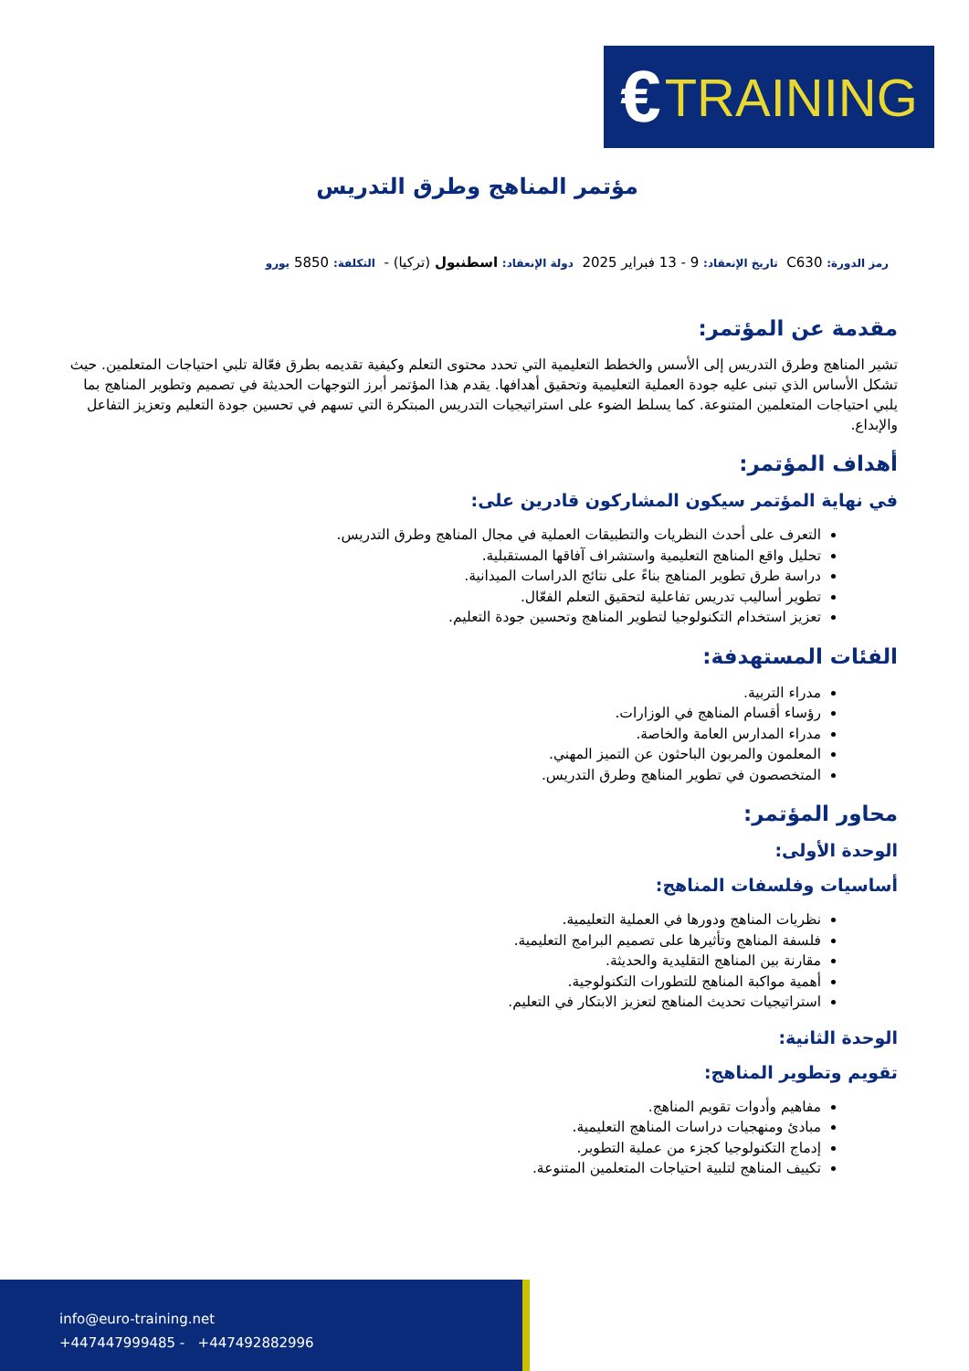€ TRAINING
مؤتمر المناهج وطرق التدريس
رمز الدورة: C630 تاريخ الإنعقاد: 9 - 13 فبراير 2025 دولة الإنعقاد: اسطنبول (تركيا) - التكلفة: 5850 يورو
مقدمة عن المؤتمر:
تشير المناهج وطرق التدريس إلى الأسس والخطط التعليمية التي تحدد محتوى التعلم وكيفية تقديمه بطرق فعّالة تلبي احتياجات المتعلمين. حيث تشكل الأساس الذي تبنى عليه جودة العملية التعليمية وتحقيق أهدافها. يقدم هذا المؤتمر أبرز التوجهات الحديثة في تصميم وتطوير المناهج بما يلبي احتياجات المتعلمين المتنوعة. كما يسلط الضوء على استراتيجيات التدريس المبتكرة التي تسهم في تحسين جودة التعليم وتعزيز التفاعل والإبداع.
أهداف المؤتمر:
في نهاية المؤتمر سيكون المشاركون قادرين على:
التعرف على أحدث النظريات والتطبيقات العملية في مجال المناهج وطرق التدريس.
تحليل واقع المناهج التعليمية واستشراف آفاقها المستقبلية.
دراسة طرق تطوير المناهج بناءً على نتائج الدراسات الميدانية.
تطوير أساليب تدريس تفاعلية لتحقيق التعلم الفعّال.
تعزيز استخدام التكنولوجيا لتطوير المناهج وتحسين جودة التعليم.
الفئات المستهدفة:
مدراء التربية.
رؤساء أقسام المناهج في الوزارات.
مدراء المدارس العامة والخاصة.
المعلمون والمربون الباحثون عن التميز المهني.
المتخصصون في تطوير المناهج وطرق التدريس.
محاور المؤتمر:
الوحدة الأولى:
أساسيات وفلسفات المناهج:
نظريات المناهج ودورها في العملية التعليمية.
فلسفة المناهج وتأثيرها على تصميم البرامج التعليمية.
مقارنة بين المناهج التقليدية والحديثة.
أهمية مواكبة المناهج للتطورات التكنولوجية.
استراتيجيات تحديث المناهج لتعزيز الابتكار في التعليم.
الوحدة الثانية:
تقويم وتطوير المناهج:
مفاهيم وأدوات تقويم المناهج.
مبادئ ومنهجيات دراسات المناهج التعليمية.
إدماج التكنولوجيا كجزء من عملية التطوير.
تكييف المناهج لتلبية احتياجات المتعلمين المتنوعة.
info@euro-training.net
+447447999485 - +447492882996